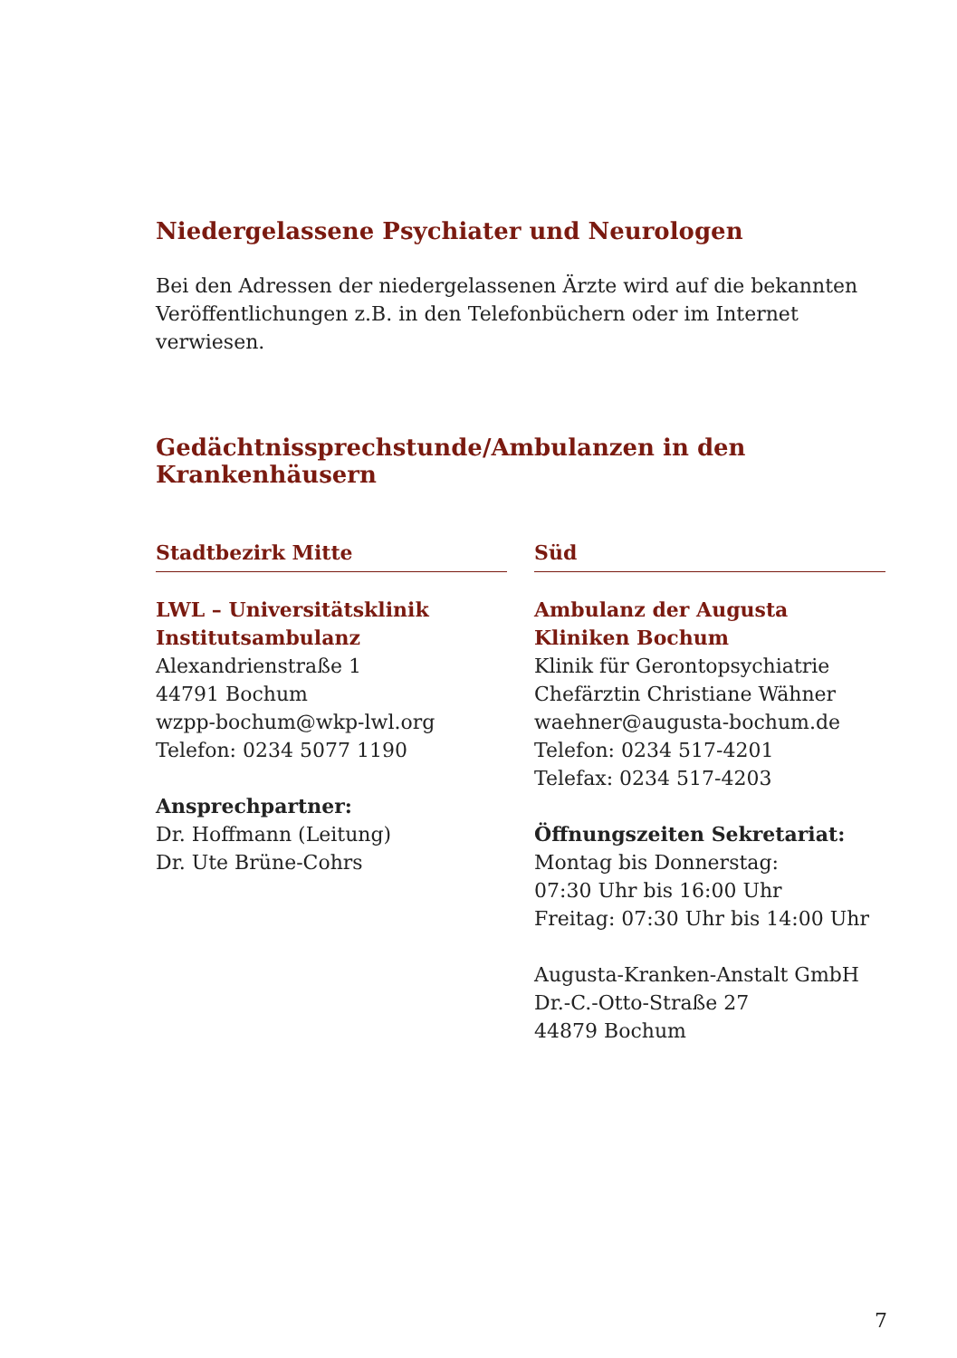Niedergelassene Psychiater und Neurologen
Bei den Adressen der niedergelassenen Ärzte wird auf die bekannten Veröffentlichungen z.B. in den Telefonbüchern oder im Internet verwiesen.
Gedächtnissprechstunde/Ambulanzen in den Krankenhäusern
Stadtbezirk Mitte
LWL – Universitätsklinik
Institutsambulanz
Alexandrienstraße 1
44791 Bochum
wzpp-bochum@wkp-lwl.org
Telefon: 0234 5077 1190
Ansprechpartner:
Dr. Hoffmann (Leitung)
Dr. Ute Brüne-Cohrs
Süd
Ambulanz der Augusta Kliniken Bochum
Klinik für Gerontopsychiatrie
Chefärztin Christiane Wähner
waehner@augusta-bochum.de
Telefon: 0234 517-4201
Telefax: 0234 517-4203
Öffnungszeiten Sekretariat:
Montag bis Donnerstag:
07:30 Uhr bis 16:00 Uhr
Freitag: 07:30 Uhr bis 14:00 Uhr
Augusta-Kranken-Anstalt GmbH
Dr.-C.-Otto-Straße 27
44879 Bochum
7